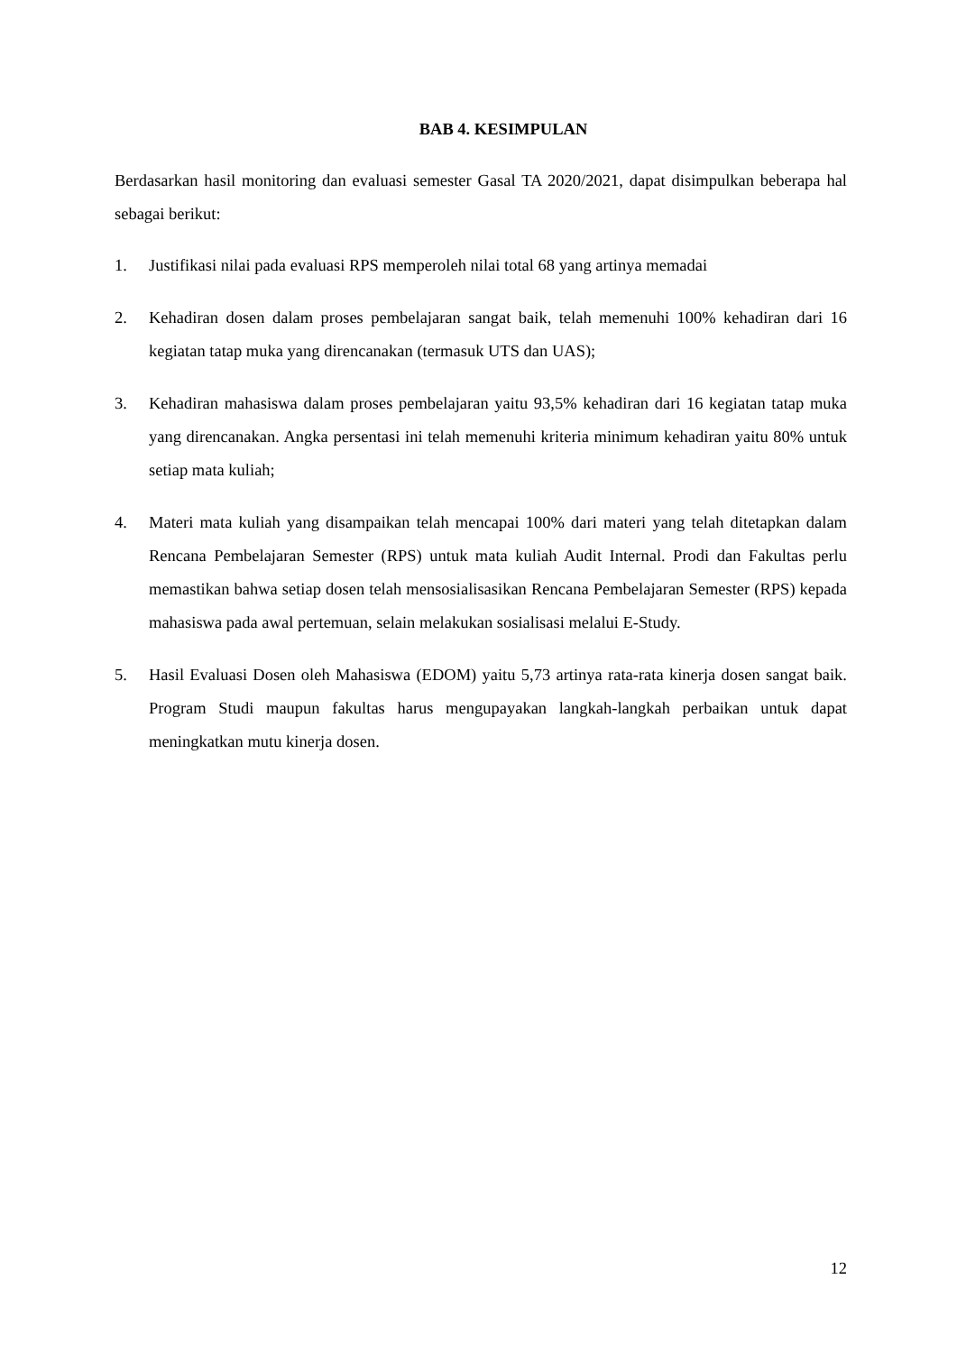BAB 4. KESIMPULAN
Berdasarkan hasil monitoring dan evaluasi semester Gasal TA 2020/2021, dapat disimpulkan beberapa hal sebagai berikut:
1. Justifikasi nilai pada evaluasi RPS memperoleh nilai total 68 yang artinya memadai
2. Kehadiran dosen dalam proses pembelajaran sangat baik, telah memenuhi 100% kehadiran dari 16 kegiatan tatap muka yang direncanakan (termasuk UTS dan UAS);
3. Kehadiran mahasiswa dalam proses pembelajaran yaitu 93,5% kehadiran dari 16 kegiatan tatap muka yang direncanakan. Angka persentasi ini telah memenuhi kriteria minimum kehadiran yaitu 80% untuk setiap mata kuliah;
4. Materi mata kuliah yang disampaikan telah mencapai 100% dari materi yang telah ditetapkan dalam Rencana Pembelajaran Semester (RPS) untuk mata kuliah Audit Internal. Prodi dan Fakultas perlu memastikan bahwa setiap dosen telah mensosialisasikan Rencana Pembelajaran Semester (RPS) kepada mahasiswa pada awal pertemuan, selain melakukan sosialisasi melalui E-Study.
5. Hasil Evaluasi Dosen oleh Mahasiswa (EDOM) yaitu 5,73 artinya rata-rata kinerja dosen sangat baik. Program Studi maupun fakultas harus mengupayakan langkah-langkah perbaikan untuk dapat meningkatkan mutu kinerja dosen.
12